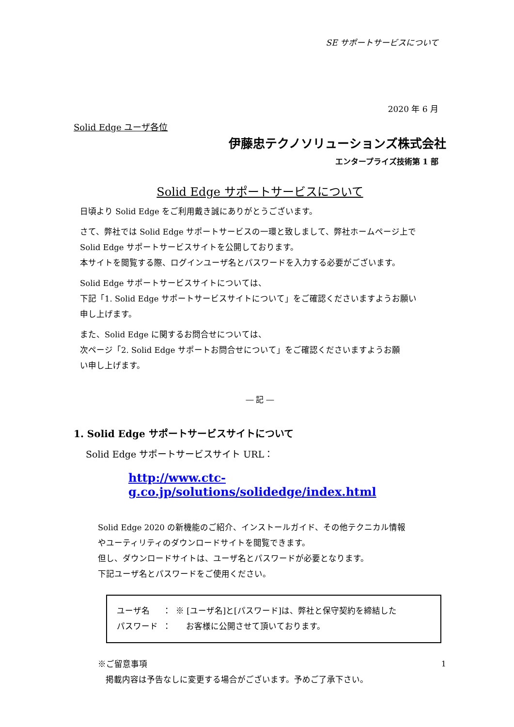SE サポートサービスについて
2020 年 6 月
Solid Edge ユーザ各位
伊藤忠テクノソリューションズ株式会社
エンタープライズ技術第 1 部
Solid Edge サポートサービスについて
日頃より Solid Edge をご利用戴き誠にありがとうございます。
さて、弊社では Solid Edge サポートサービスの一環と致しまして、弊社ホームページ上で
Solid Edge サポートサービスサイトを公開しております。
本サイトを閲覧する際、ログインユーザ名とパスワードを入力する必要がございます。
Solid Edge サポートサービスサイトについては、
下記「1. Solid Edge サポートサービスサイトについて」をご確認くださいますようお願い
申し上げます。
また、Solid Edge に関するお問合せについては、
次ページ「2. Solid Edge サポートお問合せについて」をご確認くださいますようお願
い申し上げます。
― 記 ―
1. Solid Edge サポートサービスサイトについて
Solid Edge サポートサービスサイト URL：
http://www.ctc-g.co.jp/solutions/solidedge/index.html
Solid Edge 2020 の新機能のご紹介、インストールガイド、その他テクニカル情報
やユーティリティのダウンロードサイトを閲覧できます。
但し、ダウンロードサイトは、ユーザ名とパスワードが必要となります。
下記ユーザ名とパスワードをご使用ください。
| ユーザ名 | ： | ※ [ユーザ名]と[パスワード]は、弊社と保守契約を締結した |
| パスワード | ： | お客様に公開させて頂いております。 |
※ご留意事項
掲載内容は予告なしに変更する場合がございます。予めご了承下さい。
1